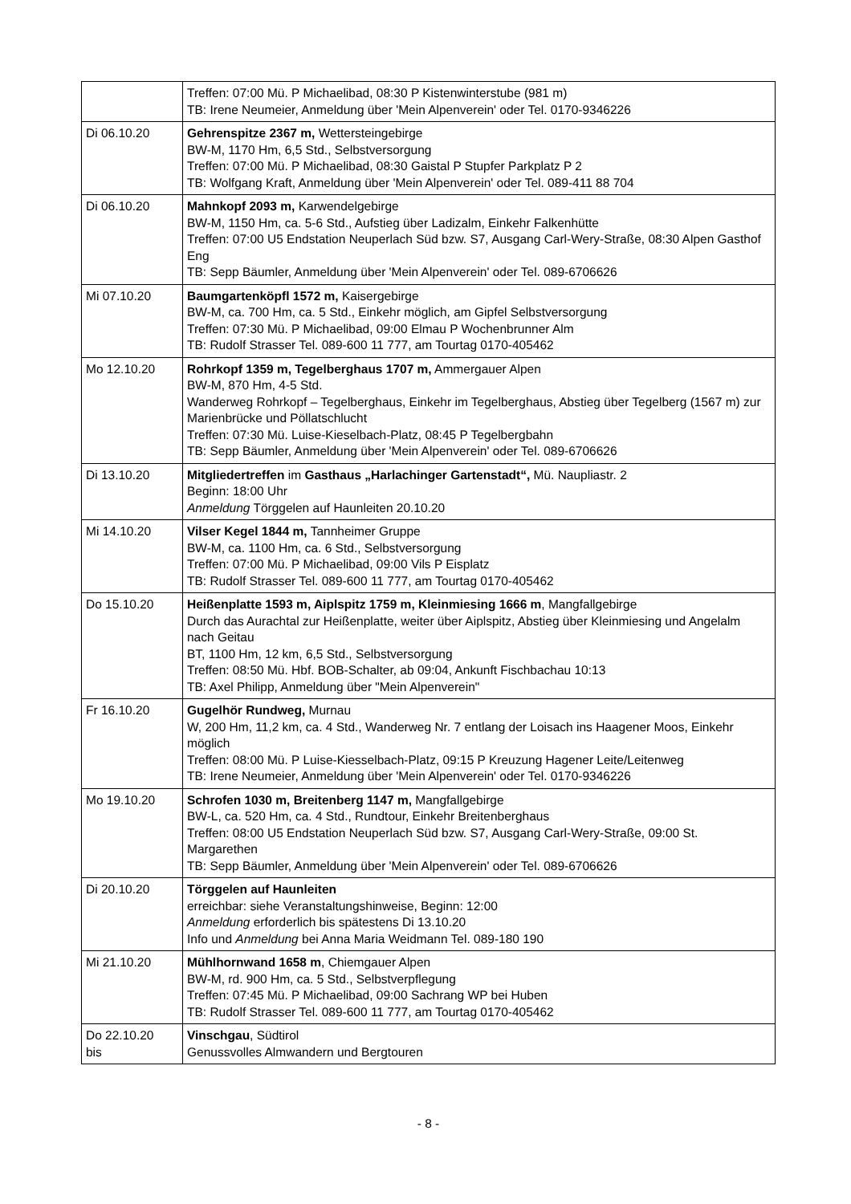| | Treffen: 07:00 Mü. P Michaelibad, 08:30 P Kistenwinterstube (981 m) TB: Irene Neumeier, Anmeldung über 'Mein Alpenverein' oder Tel. 0170-9346226 |
| Di 06.10.20 | Gehrenspitze 2367 m, Wettersteingebirge BW-M, 1170 Hm, 6,5 Std., Selbstversorgung Treffen: 07:00 Mü. P Michaelibad, 08:30 Gaistal P Stupfer Parkplatz P 2 TB: Wolfgang Kraft, Anmeldung über 'Mein Alpenverein' oder Tel. 089-411 88 704 |
| Di 06.10.20 | Mahnkopf 2093 m, Karwendelgebirge BW-M, 1150 Hm, ca. 5-6 Std., Aufstieg über Ladizalm, Einkehr Falkenhütte Treffen: 07:00 U5 Endstation Neuperlach Süd bzw. S7, Ausgang Carl-Wery-Straße, 08:30 Alpen Gasthof Eng TB: Sepp Bäumler, Anmeldung über 'Mein Alpenverein' oder Tel. 089-6706626 |
| Mi 07.10.20 | Baumgartenköpfl 1572 m, Kaisergebirge BW-M, ca. 700 Hm, ca. 5 Std., Einkehr möglich, am Gipfel Selbstversorgung Treffen: 07:30 Mü. P Michaelibad, 09:00 Elmau P Wochenbrunner Alm TB: Rudolf Strasser Tel. 089-600 11 777, am Tourtag 0170-405462 |
| Mo 12.10.20 | Rohrkopf 1359 m, Tegelberghaus 1707 m, Ammergauer Alpen BW-M, 870 Hm, 4-5 Std. Wanderweg Rohrkopf – Tegelberghaus, Einkehr im Tegelberghaus, Abstieg über Tegelberg (1567 m) zur Marienbrücke und Pöllatschlucht Treffen: 07:30 Mü. Luise-Kieselbach-Platz, 08:45 P Tegelbergbahn TB: Sepp Bäumler, Anmeldung über 'Mein Alpenverein' oder Tel. 089-6706626 |
| Di 13.10.20 | Mitgliedertreffen im Gasthaus „Harlachinger Gartenstadt“, Mü. Naupliastr. 2 Beginn: 18:00 Uhr Anmeldung Törggelen auf Haunleiten 20.10.20 |
| Mi 14.10.20 | Vilser Kegel 1844 m, Tannheimer Gruppe BW-M, ca. 1100 Hm, ca. 6 Std., Selbstversorgung Treffen: 07:00 Mü. P Michaelibad, 09:00 Vils P Eisplatz TB: Rudolf Strasser Tel. 089-600 11 777, am Tourtag 0170-405462 |
| Do 15.10.20 | Heißenplatte 1593 m, Aiplspitz 1759 m, Kleinmiesing 1666 m , Mangfallgebirge Durch das Aurachtal zur Heißenplatte, weiter über Aiplspitz, Abstieg über Kleinmiesing und Angelalm nach Geitau BT, 1100 Hm, 12 km, 6,5 Std., Selbstversorgung Treffen: 08:50 Mü. Hbf. BOB-Schalter, ab 09:04, Ankunft Fischbachau 10:13 TB: Axel Philipp, Anmeldung über "Mein Alpenverein" |
| Fr 16.10.20 | Gugelhör Rundweg, Murnau W, 200 Hm, 11,2 km, ca. 4 Std., Wanderweg Nr. 7 entlang der Loisach ins Haagener Moos, Einkehr möglich Treffen: 08:00 Mü. P Luise-Kiesselbach-Platz, 09:15 P Kreuzung Hagener Leite/Leitenweg TB: Irene Neumeier, Anmeldung über 'Mein Alpenverein' oder Tel. 0170-9346226 |
| Mo 19.10.20 | Schrofen 1030 m, Breitenberg 1147 m, Mangfallgebirge BW-L, ca. 520 Hm, ca. 4 Std., Rundtour, Einkehr Breitenberghaus Treffen: 08:00 U5 Endstation Neuperlach Süd bzw. S7, Ausgang Carl-Wery-Straße, 09:00 St. Margarethen TB: Sepp Bäumler, Anmeldung über 'Mein Alpenverein' oder Tel. 089-6706626 |
| Di 20.10.20 | Törggelen auf Haunleiten erreichbar: siehe Veranstaltungshinweise, Beginn: 12:00 Anmeldung erforderlich bis spätestens Di 13.10.20 Info und Anmeldung bei Anna Maria Weidmann Tel. 089-180 190 |
| Mi 21.10.20 | Mühlhornwand 1658 m , Chiemgauer Alpen BW-M, rd. 900 Hm, ca. 5 Std., Selbstverpflegung Treffen: 07:45 Mü. P Michaelibad, 09:00 Sachrang WP bei Huben TB: Rudolf Strasser Tel. 089-600 11 777, am Tourtag 0170-405462 |
| Do 22.10.20 bis | Vinschgau , Südtirol Genussvolles Almwandern und Bergtouren |
- 8 -